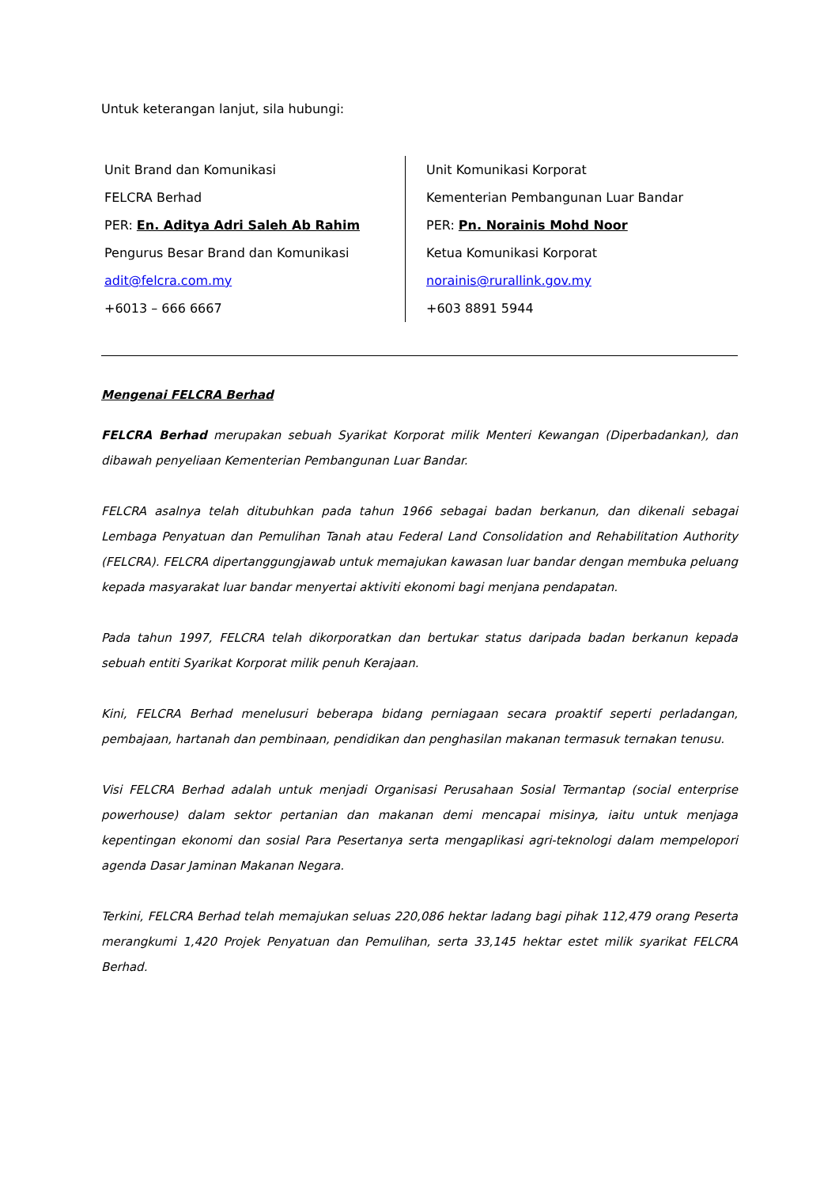Untuk keterangan lanjut, sila hubungi:
Unit Brand dan Komunikasi
FELCRA Berhad
PER: En. Aditya Adri Saleh Ab Rahim
Pengurus Besar Brand dan Komunikasi
adit@felcra.com.my
+6013 – 666 6667
Unit Komunikasi Korporat
Kementerian Pembangunan Luar Bandar
PER: Pn. Norainis Mohd Noor
Ketua Komunikasi Korporat
norainis@rurallink.gov.my
+603 8891 5944
Mengenai FELCRA Berhad
FELCRA Berhad merupakan sebuah Syarikat Korporat milik Menteri Kewangan (Diperbadankan), dan dibawah penyeliaan Kementerian Pembangunan Luar Bandar.
FELCRA asalnya telah ditubuhkan pada tahun 1966 sebagai badan berkanun, dan dikenali sebagai Lembaga Penyatuan dan Pemulihan Tanah atau Federal Land Consolidation and Rehabilitation Authority (FELCRA). FELCRA dipertanggungjawab untuk memajukan kawasan luar bandar dengan membuka peluang kepada masyarakat luar bandar menyertai aktiviti ekonomi bagi menjana pendapatan.
Pada tahun 1997, FELCRA telah dikorporatkan dan bertukar status daripada badan berkanun kepada sebuah entiti Syarikat Korporat milik penuh Kerajaan.
Kini, FELCRA Berhad menelusuri beberapa bidang perniagaan secara proaktif seperti perladangan, pembajaan, hartanah dan pembinaan, pendidikan dan penghasilan makanan termasuk ternakan tenusu.
Visi FELCRA Berhad adalah untuk menjadi Organisasi Perusahaan Sosial Termantap (social enterprise powerhouse) dalam sektor pertanian dan makanan demi mencapai misinya, iaitu untuk menjaga kepentingan ekonomi dan sosial Para Pesertanya serta mengaplikasi agri-teknologi dalam mempelopori agenda Dasar Jaminan Makanan Negara.
Terkini, FELCRA Berhad telah memajukan seluas 220,086 hektar ladang bagi pihak 112,479 orang Peserta merangkumi 1,420 Projek Penyatuan dan Pemulihan, serta 33,145 hektar estet milik syarikat FELCRA Berhad.